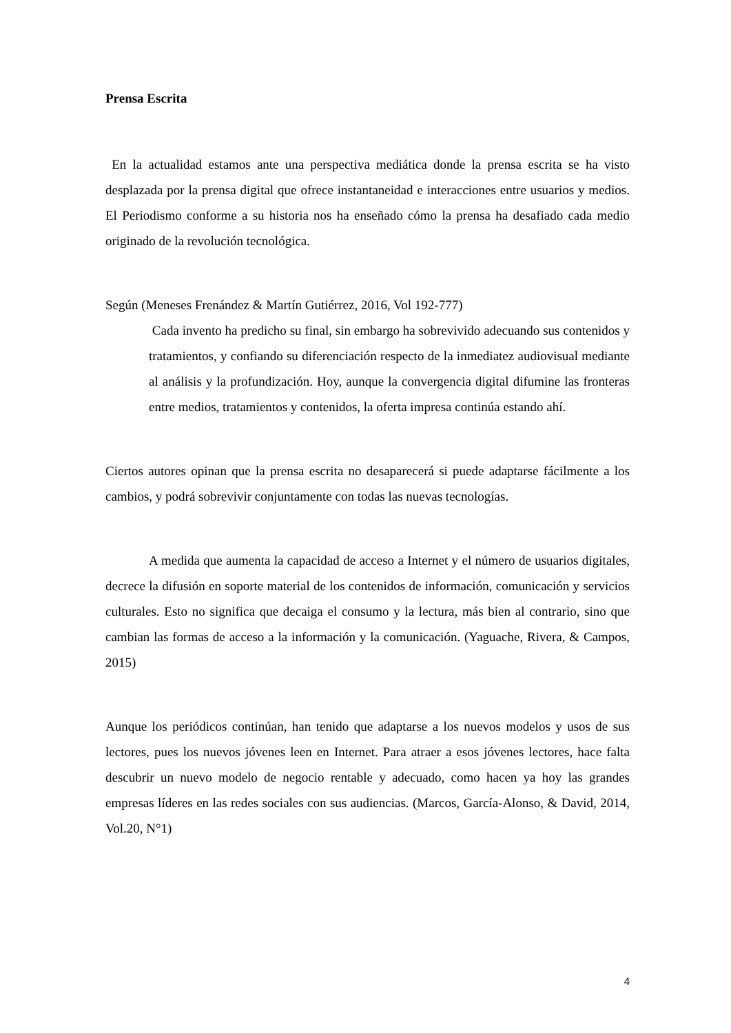Prensa Escrita
En la actualidad estamos ante una perspectiva mediática donde la prensa escrita se ha visto desplazada por la prensa digital que ofrece instantaneidad e interacciones entre usuarios y medios. El Periodismo conforme a su historia nos ha enseñado cómo la prensa ha desafiado cada medio originado de la revolución tecnológica.
Según (Meneses Frenández & Martín Gutiérrez, 2016, Vol 192-777)
Cada invento ha predicho su final, sin embargo ha sobrevivido adecuando sus contenidos y tratamientos, y confiando su diferenciación respecto de la inmediatez audiovisual mediante al análisis y la profundización. Hoy, aunque la convergencia digital difumine las fronteras entre medios, tratamientos y contenidos, la oferta impresa continúa estando ahí.
Ciertos autores opinan que la prensa escrita no desaparecerá si puede adaptarse fácilmente a los cambios, y podrá sobrevivir conjuntamente con todas las nuevas tecnologías.
A medida que aumenta la capacidad de acceso a Internet y el número de usuarios digitales, decrece la difusión en soporte material de los contenidos de información, comunicación y servicios culturales. Esto no significa que decaiga el consumo y la lectura, más bien al contrario, sino que cambian las formas de acceso a la información y la comunicación. (Yaguache, Rivera, & Campos, 2015)
Aunque los periódicos continúan, han tenido que adaptarse a los nuevos modelos y usos de sus lectores, pues los nuevos jóvenes leen en Internet. Para atraer a esos jóvenes lectores, hace falta descubrir un nuevo modelo de negocio rentable y adecuado, como hacen ya hoy las grandes empresas líderes en las redes sociales con sus audiencias. (Marcos, García-Alonso, & David, 2014, Vol.20, N°1)
4